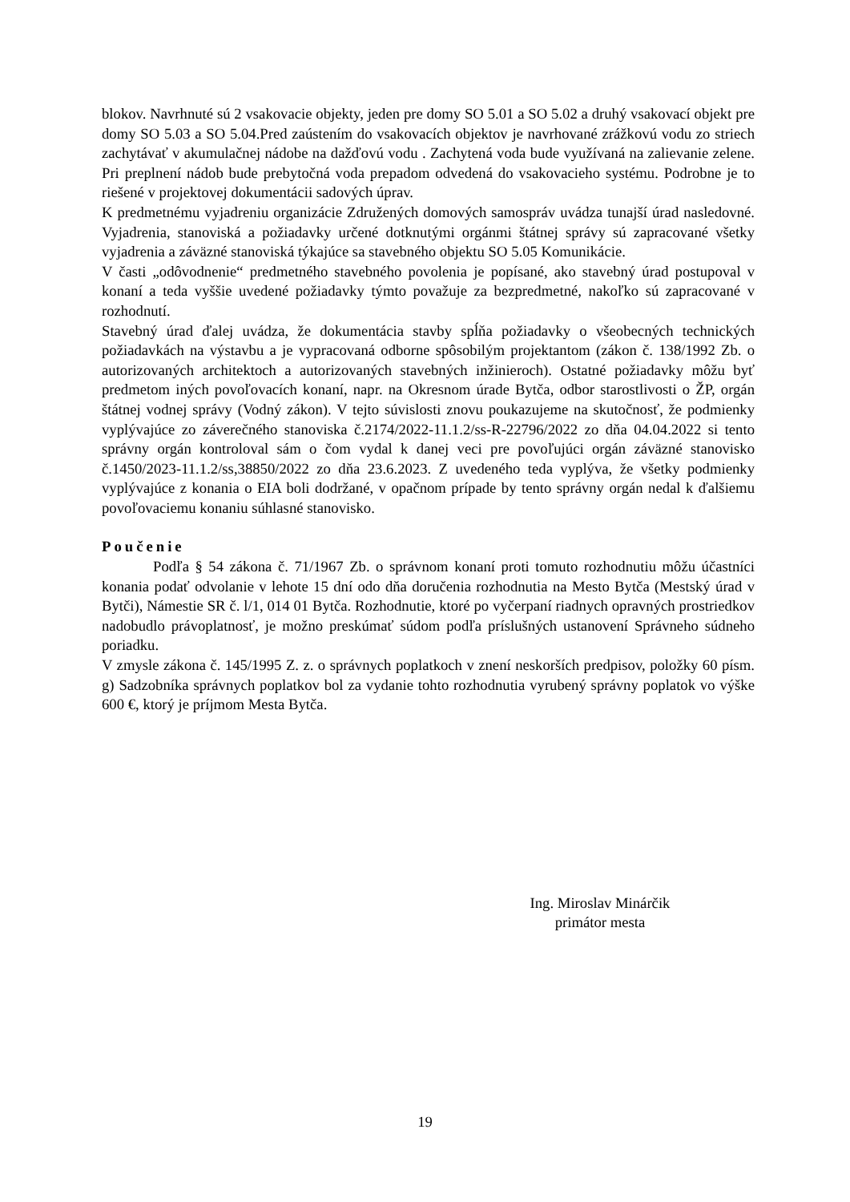blokov. Navrhnuté sú 2 vsakovacie objekty, jeden pre domy SO 5.01 a SO 5.02 a druhý vsakovací objekt pre domy SO 5.03 a SO 5.04.Pred zaústením do vsakovacích objektov je navrhované zrážkovú vodu zo striech zachytávať v akumulačnej nádobe na dažďovú vodu . Zachytená voda bude využívaná na zalievanie zelene. Pri preplnení nádob bude prebytočná voda prepadom odvedená do vsakovacieho systému. Podrobne je to riešené v projektovej dokumentácii sadových úprav.
K predmetnému vyjadreniu organizácie Združených domových samospráv uvádza tunajší úrad nasledovné. Vyjadrenia, stanoviská a požiadavky určené dotknutými orgánmi štátnej správy sú zapracované všetky vyjadrenia a záväzné stanoviská týkajúce sa stavebného objektu SO 5.05 Komunikácie.
V časti „odôvodnenie“ predmetného stavebného povolenia je popísané, ako stavebný úrad postupoval v konaní a teda vyššie uvedené požiadavky týmto považuje za bezpredmetné, nakoľko sú zapracované v rozhodnutí.
Stavebný úrad ďalej uvádza, že dokumentácia stavby spĺňa požiadavky o všeobecných technických požiadavkách na výstavbu a je vypracovaná odborne spôsobilým projektantom (zákon č. 138/1992 Zb. o autorizovaných architektoch a autorizovaných stavebných inžinieroch). Ostatné požiadavky môžu byť predmetom iných povoľovacích konaní, napr. na Okresnom úrade Bytča, odbor starostlivosti o ŽP, orgán štátnej vodnej správy (Vodný zákon). V tejto súvislosti znovu poukazujeme na skutočnosť, že podmienky vyplývajúce zo záverečného stanoviska č.2174/2022-11.1.2/ss-R-22796/2022 zo dňa 04.04.2022 si tento správny orgán kontroloval sám o čom vydal k danej veci pre povoľujúci orgán záväzné stanovisko č.1450/2023-11.1.2/ss,38850/2022 zo dňa 23.6.2023. Z uvedeného teda vyplýva, že všetky podmienky vyplývajúce z konania o EIA boli dodržané, v opačnom prípade by tento správny orgán nedal k ďalšiemu povoľovaciemu konaniu súhlasné stanovisko.
Poučenie
Podľa § 54 zákona č. 71/1967 Zb. o správnom konaní proti tomuto rozhodnutiu môžu účastníci konania podať odvolanie v lehote 15 dní odo dňa doručenia rozhodnutia na Mesto Bytča (Mestský úrad v Bytči), Námestie SR č. l/1, 014 01 Bytča. Rozhodnutie, ktoré po vyčerpaní riadnych opravných prostriedkov nadobudlo právoplatnosť, je možno preskúmať súdom podľa príslušných ustanovení Správneho súdneho poriadku.
V zmysle zákona č. 145/1995 Z. z. o správnych poplatkoch v znení neskorších predpisov, položky 60 písm. g) Sadzobníka správnych poplatkov bol za vydanie tohto rozhodnutia vyrubený správny poplatok vo výške 600 €, ktorý je príjmom Mesta Bytča.
Ing. Miroslav Minárčik
primátor mesta
19